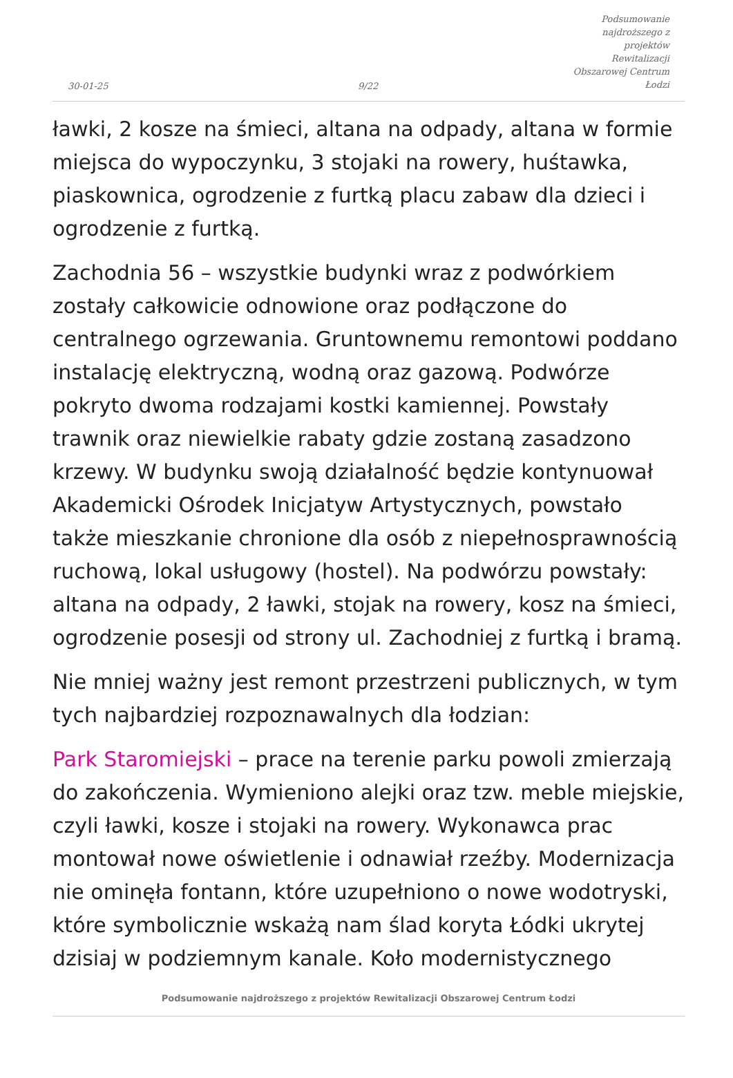30-01-25
9/22
Podsumowanie najdroższego z projektów Rewitalizacji Obszarowej Centrum Łodzi
ławki, 2 kosze na śmieci, altana na odpady, altana w formie miejsca do wypoczynku, 3 stojaki na rowery, huśtawka, piaskownica, ogrodzenie z furtką placu zabaw dla dzieci i ogrodzenie z furtką.
Zachodnia 56 – wszystkie budynki wraz z podwórkiem zostały całkowicie odnowione oraz podłączone do centralnego ogrzewania. Gruntownemu remontowi poddano instalację elektryczną, wodną oraz gazową. Podwórze pokryto dwoma rodzajami kostki kamiennej. Powstały trawnik oraz niewielkie rabaty gdzie zostaną zasadzono krzewy. W budynku swoją działalność będzie kontynuował Akademicki Ośrodek Inicjatyw Artystycznych, powstało także mieszkanie chronione dla osób z niepełnosprawnością ruchową, lokal usługowy (hostel). Na podwórzu powstały: altana na odpady, 2 ławki, stojak na rowery, kosz na śmieci, ogrodzenie posesji od strony ul. Zachodniej z furtką i bramą.
Nie mniej ważny jest remont przestrzeni publicznych, w tym tych najbardziej rozpoznawalnych dla łodzian:
Park Staromiejski – prace na terenie parku powoli zmierzają do zakończenia. Wymieniono alejki oraz tzw. meble miejskie, czyli ławki, kosze i stojaki na rowery. Wykonawca prac montował nowe oświetlenie i odnawiał rzeźby. Modernizacja nie ominęła fontann, które uzupełniono o nowe wodotryski, które symbolicznie wskażą nam ślad koryta Łódki ukrytej dzisiaj w podziemnym kanale. Koło modernistycznego
Podsumowanie najdroższego z projektów Rewitalizacji Obszarowej Centrum Łodzi